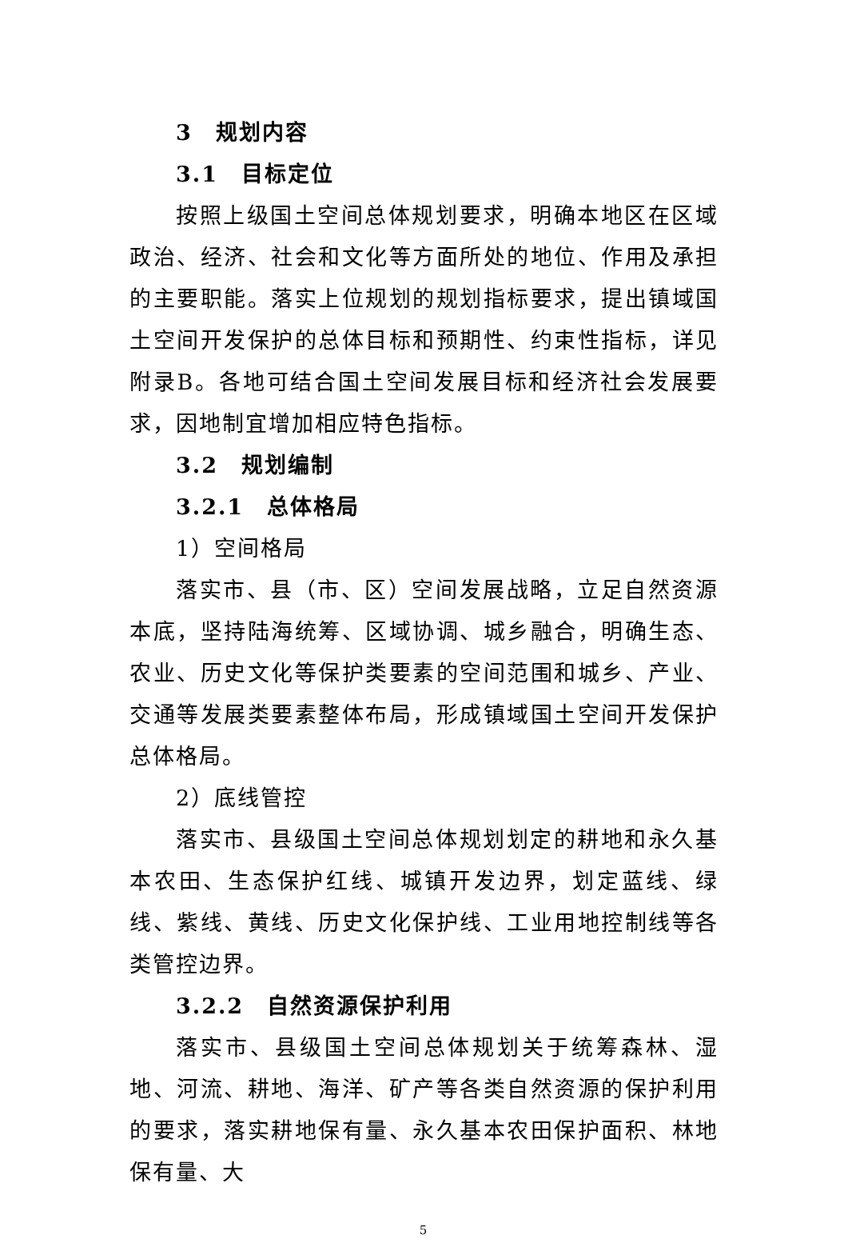3　规划内容
3.1　目标定位
按照上级国土空间总体规划要求，明确本地区在区域政治、经济、社会和文化等方面所处的地位、作用及承担的主要职能。落实上位规划的规划指标要求，提出镇域国土空间开发保护的总体目标和预期性、约束性指标，详见附录B。各地可结合国土空间发展目标和经济社会发展要求，因地制宜增加相应特色指标。
3.2　规划编制
3.2.1　总体格局
1）空间格局
落实市、县（市、区）空间发展战略，立足自然资源本底，坚持陆海统筹、区域协调、城乡融合，明确生态、农业、历史文化等保护类要素的空间范围和城乡、产业、交通等发展类要素整体布局，形成镇域国土空间开发保护总体格局。
2）底线管控
落实市、县级国土空间总体规划划定的耕地和永久基本农田、生态保护红线、城镇开发边界，划定蓝线、绿线、紫线、黄线、历史文化保护线、工业用地控制线等各类管控边界。
3.2.2　自然资源保护利用
落实市、县级国土空间总体规划关于统筹森林、湿地、河流、耕地、海洋、矿产等各类自然资源的保护利用的要求，落实耕地保有量、永久基本农田保护面积、林地保有量、大
5